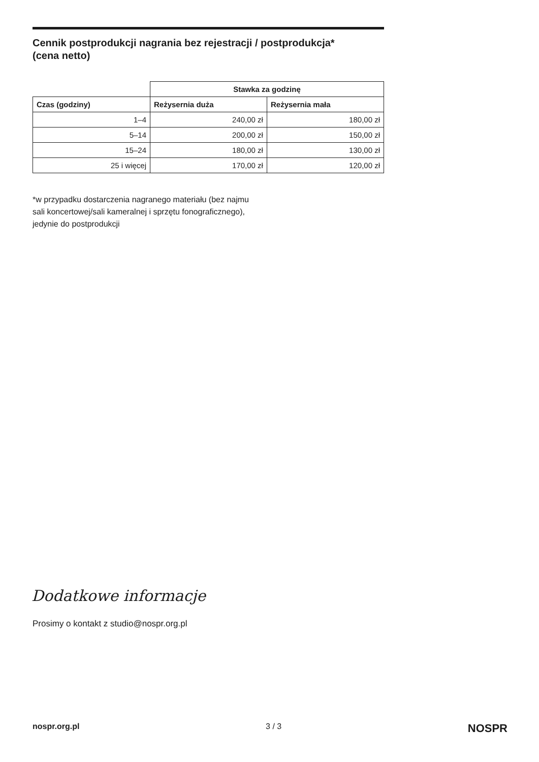Cennik postprodukcji nagrania bez rejestracji / postprodukcja*
(cena netto)
| | Stawka za godzinę | |
| --- | --- | --- |
| Czas (godziny) | Reżysernia duża | Reżysernia mała |
| 1–4 | 240,00 zł | 180,00 zł |
| 5–14 | 200,00 zł | 150,00 zł |
| 15–24 | 180,00 zł | 130,00 zł |
| 25 i więcej | 170,00 zł | 120,00 zł |
*w przypadku dostarczenia nagranego materiału (bez najmu
sali koncertowej/sali kameralnej i sprzętu fonograficznego),
jedynie do postprodukcji
Dodatkowe informacje
Prosimy o kontakt z studio@nospr.org.pl
nospr.org.pl 3 / 3 NOSPR